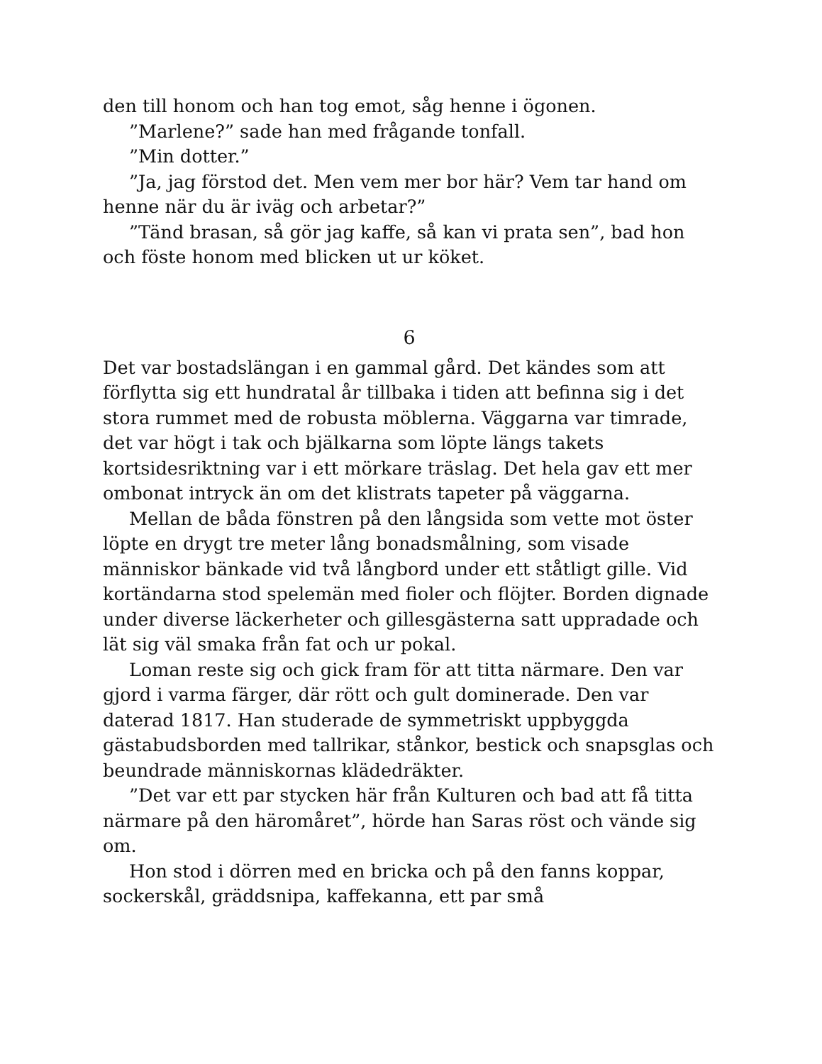den till honom och han tog emot, såg henne i ögonen.
”Marlene?” sade han med frågande tonfall.
”Min dotter.”
”Ja, jag förstod det. Men vem mer bor här? Vem tar hand om henne när du är iväg och arbetar?”
”Tänd brasan, så gör jag kaffe, så kan vi prata sen”, bad hon och föste honom med blicken ut ur köket.
6
Det var bostadslängan i en gammal gård. Det kändes som att förflytta sig ett hundratal år tillbaka i tiden att befinna sig i det stora rummet med de robusta möblerna. Väggarna var timrade, det var högt i tak och bjälkarna som löpte längs takets kortsidesriktning var i ett mörkare träslag. Det hela gav ett mer ombonat intryck än om det klistrats tapeter på väggarna.
Mellan de båda fönstren på den långsida som vette mot öster löpte en drygt tre meter lång bonadsmålning, som visade människor bänkade vid två långbord under ett ståtligt gille. Vid kortändarna stod spelemän med fioler och flöjter. Borden dignade under diverse läckerheter och gillesgästerna satt uppradade och lät sig väl smaka från fat och ur pokal.
Loman reste sig och gick fram för att titta närmare. Den var gjord i varma färger, där rött och gult dominerade. Den var daterad 1817. Han studerade de symmetriskt uppbyggda gästabudsborden med tallrikar, stånkor, bestick och snapsglas och beundrade människornas klädedräkter.
”Det var ett par stycken här från Kulturen och bad att få titta närmare på den häromåret”, hörde han Saras röst och vände sig om.
Hon stod i dörren med en bricka och på den fanns koppar, sockerskål, gräddsnipa, kaffekanna, ett par små